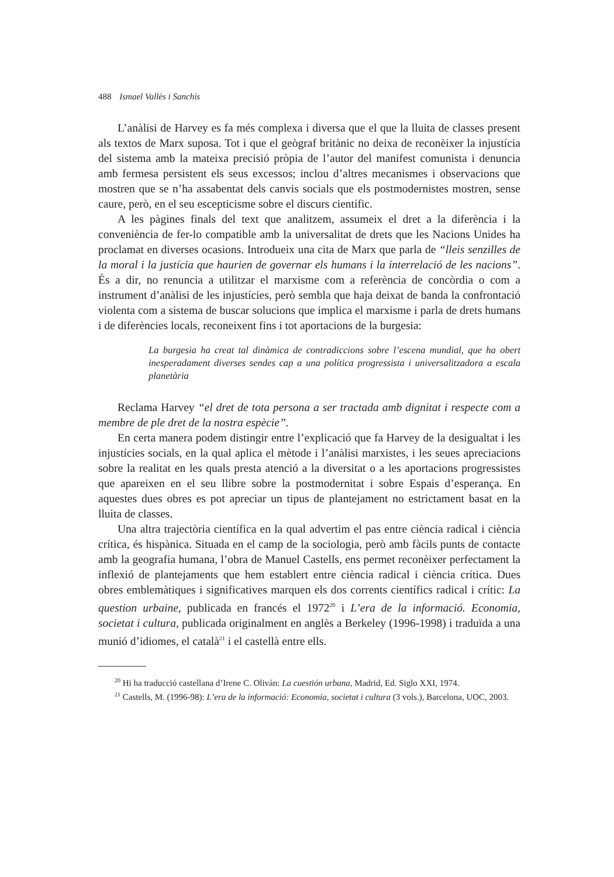488 Ismael Vallès i Sanchis
L’anàlisi de Harvey es fa més complexa i diversa que el que la lluita de classes present als textos de Marx suposa. Tot i que el geògraf britànic no deixa de reconèixer la injustícia del sistema amb la mateixa precisió pròpia de l’autor del manifest comunista i denuncia amb fermesa persistent els seus excessos; inclou d’altres mecanismes i observacions que mostren que se n’ha assabentat dels canvis socials que els postmodernistes mostren, sense caure, però, en el seu escepticisme sobre el discurs científic.
A les pàgines finals del text que analitzem, assumeix el dret a la diferència i la conveniència de fer-lo compatible amb la universalitat de drets que les Nacions Unides ha proclamat en diverses ocasions. Introdueix una cita de Marx que parla de “lleis senzilles de la moral i la justícia que haurien de governar els humans i la interrelació de les nacions”. És a dir, no renuncia a utilitzar el marxisme com a referència de concòrdia o com a instrument d’anàlisi de les injustícies, però sembla que haja deixat de banda la confrontació violenta com a sistema de buscar solucions que implica el marxisme i parla de drets humans i de diferències locals, reconeixent fins i tot aportacions de la burgesia:
La burgesia ha creat tal dinàmica de contradiccions sobre l’escena mundial, que ha obert inesperadament diverses sendes cap a una política progressista i universalitzadora a escala planetària
Reclama Harvey “el dret de tota persona a ser tractada amb dignitat i respecte com a membre de ple dret de la nostra espècie”.
En certa manera podem distingir entre l’explicació que fa Harvey de la desigualtat i les injustícies socials, en la qual aplica el mètode i l’anàlisi marxistes, i les seues apreciacions sobre la realitat en les quals presta atenció a la diversitat o a les aportacions progressistes que apareixen en el seu llibre sobre la postmodernitat i sobre Espais d’esperança. En aquestes dues obres es pot apreciar un tipus de plantejament no estrictament basat en la lluita de classes.
Una altra trajectòria científica en la qual advertim el pas entre ciència radical i ciència crítica, és hispànica. Situada en el camp de la sociologia, però amb fàcils punts de contacte amb la geografia humana, l’obra de Manuel Castells, ens permet reconèixer perfectament la inflexió de plantejaments que hem establert entre ciència radical i ciència crítica. Dues obres emblemàtiques i significatives marquen els dos corrents científics radical i crític: La question urbaine, publicada en francés el 1972<sup>20</sup> i L’era de la informació. Economia, societat i cultura, publicada originalment en anglès a Berkeley (1996-1998) i traduïda a una munió d’idiomes, el català<sup>21</sup> i el castellà entre ells.
<sup>20</sup> Hi ha traducció castellana d’Irene C. Oliván: La cuestión urbana, Madrid, Ed. Siglo XXI, 1974.
<sup>21</sup> Castells, M. (1996-98): L’era de la informació: Economia, societat i cultura (3 vols.), Barcelona, UOC, 2003.